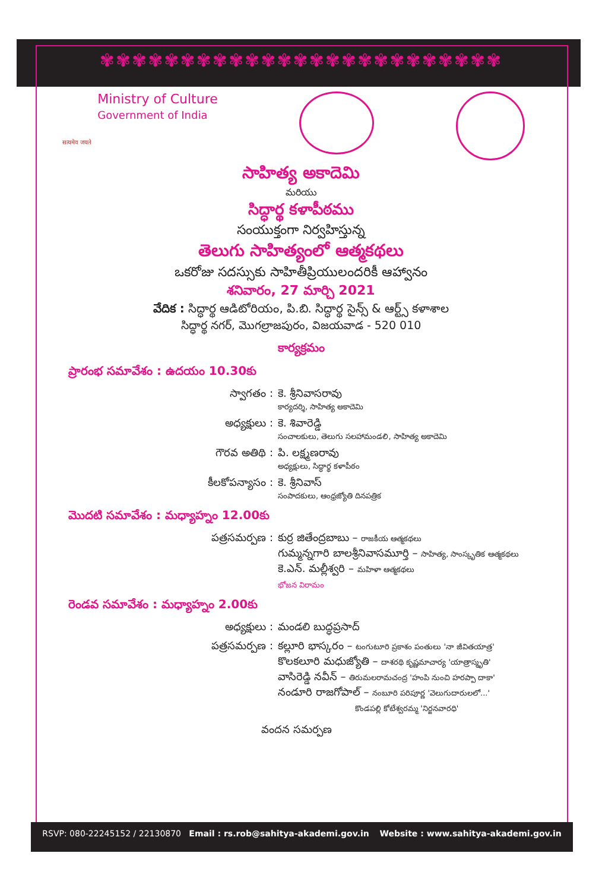✾✾✾✾✾✾✾✾✾✾✾✾✾✾✾✾✾✾✾✾✾✾✾✾✾
सत्यमेव जयते
Ministry of Culture
Government of India
సాహిత్య అకాదెమి
మరియు
సిద్ధార్థ కళాపీఠము
సంయుక్తంగా నిర్వహిస్తున్న
తెలుగు సాహిత్యంలో ఆత్మకథలు
ఒకరోజు సదస్సుకు సాహితీప్రియులందరికీ ఆహ్వానం
శనివారం, 27 మార్చి 2021
వేదిక : సిద్ధార్థ ఆడిటోరియం, పి.బి. సిద్ధార్థ సైన్స్ & ఆర్ట్స్ కళాశాల
సిద్ధార్థ నగర్, మొగల్రాజపురం, విజయవాడ - 520 010
కార్యక్రమం
ప్రారంభ సమావేశం : ఉదయం 10.30కు
స్వాగతం : కె. శ్రీనివాసరావు
కార్యదర్శి, సాహిత్య అకాదెమి
అధ్యక్షులు : కె. శివారెడ్డి
సంచాలకులు, తెలుగు సలహామండలి, సాహిత్య అకాదెమి
గౌరవ అతిథి : పి. లక్ష్మణరావు
అధ్యక్షులు, సిద్ధార్థ కళాపీఠం
కీలకోపన్యాసం : కె. శ్రీనివాస్
సంపాదకులు, ఆంధ్రజ్యోతి దినపత్రిక
మొదటి సమావేశం : మధ్యాహ్నం 12.00కు
పత్రసమర్పణ : కుర్ర జితేంద్రబాబు – రాజకీయ ఆత్మకథలు
గుమ్మన్నగారి బాలశ్రీనివాసమూర్తి – సాహిత్య, సాంస్కృతిక ఆత్మకథలు
కె.ఎన్. మల్లీశ్వరి – మహిళా ఆత్మకథలు
భోజన విరామం
రెండవ సమావేశం : మధ్యాహ్నం 2.00కు
అధ్యక్షులు : మండలి బుద్ధప్రసాద్
పత్రసమర్పణ : కల్లూరి భాస్కరం – టంగుటూరి ప్రకాశం పంతులు 'నా జీవితయాత్ర'
కొలకలూరి మధుజ్యోతి – దాశరథి కృష్ణమాచార్య 'యాత్రాస్మృతి'
వాసిరెడ్డి నవీన్ – తిరుమలరామచంద్ర 'హంపి నుంచి హరప్పా దాకా'
నండూరి రాజగోపాల్ – నంబూరి పరిపూర్ణ 'వెలుగుదారులలో...'
కొండపల్లి కోటేశ్వరమ్మ 'నిర్జనవారధి'
వందన సమర్పణ
RSVP: 080-22245152 / 22130870 Email : rs.rob@sahitya-akademi.gov.in Website : www.sahitya-akademi.gov.in